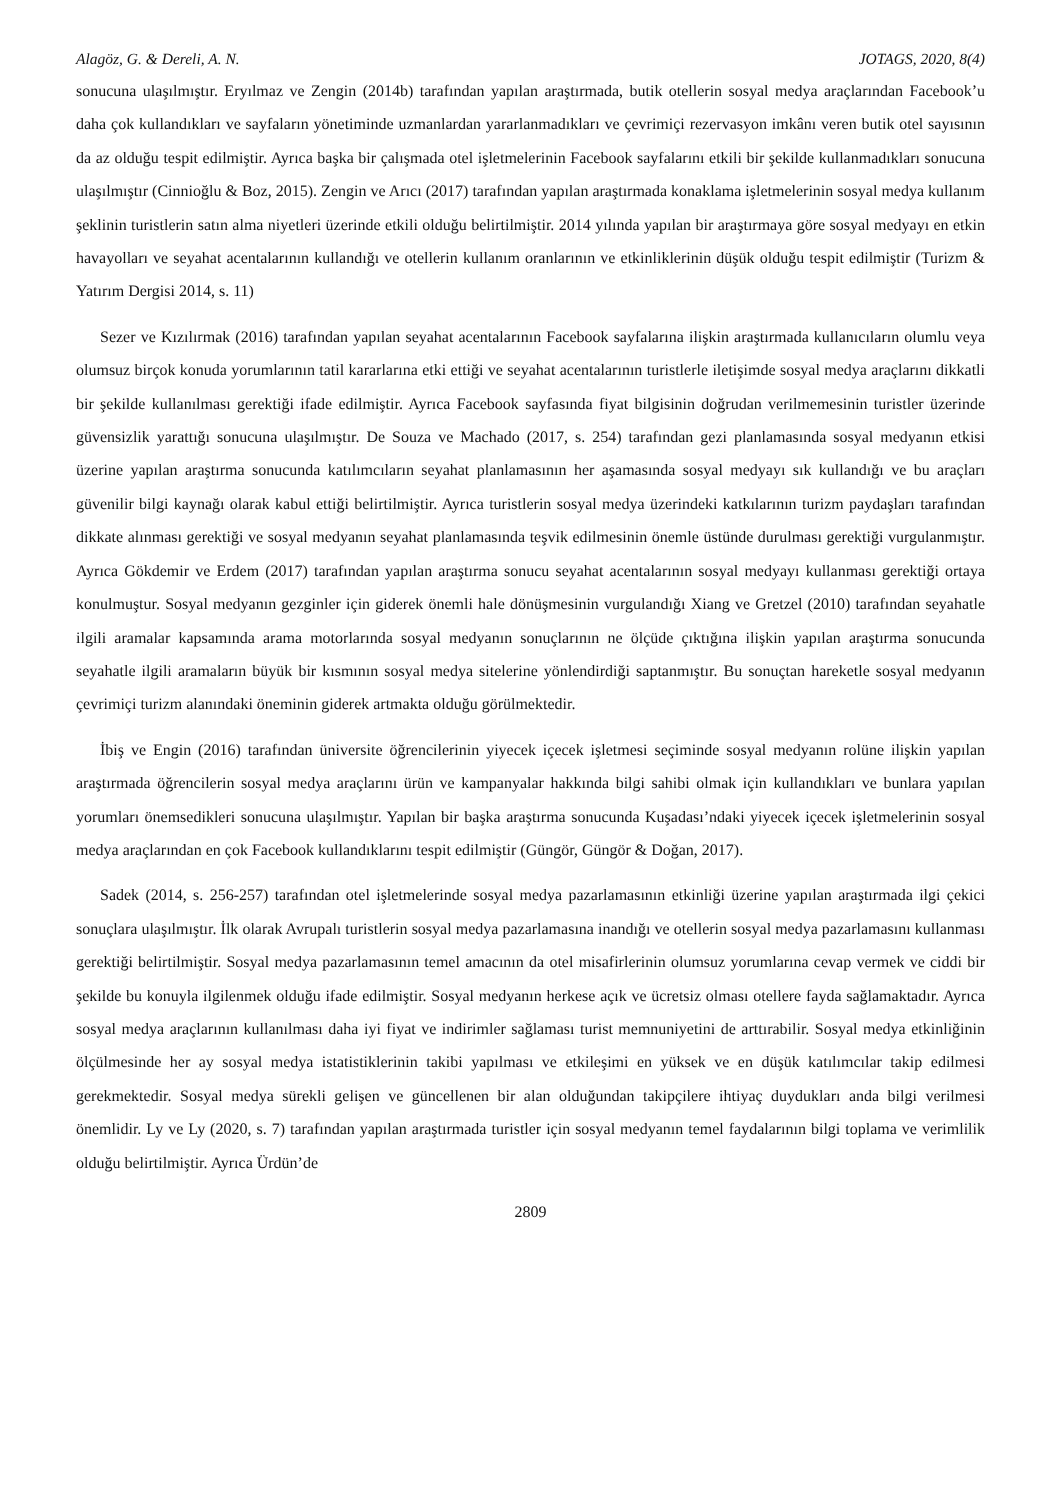Alagöz, G. & Dereli, A. N. JOTAGS, 2020, 8(4)
sonucuna ulaşılmıştır. Eryılmaz ve Zengin (2014b) tarafından yapılan araştırmada, butik otellerin sosyal medya araçlarından Facebook’u daha çok kullandıkları ve sayfaların yönetiminde uzmanlardan yararlanmadıkları ve çevrimiçi rezervasyon imkânı veren butik otel sayısının da az olduğu tespit edilmiştir. Ayrıca başka bir çalışmada otel işletmelerinin Facebook sayfalarını etkili bir şekilde kullanmadıkları sonucuna ulaşılmıştır (Cinnioğlu & Boz, 2015). Zengin ve Arıcı (2017) tarafından yapılan araştırmada konaklama işletmelerinin sosyal medya kullanım şeklinin turistlerin satın alma niyetleri üzerinde etkili olduğu belirtilmiştir. 2014 yılında yapılan bir araştırmaya göre sosyal medyayı en etkin havayolları ve seyahat acentalarının kullandığı ve otellerin kullanım oranlarının ve etkinliklerinin düşük olduğu tespit edilmiştir (Turizm & Yatırım Dergisi 2014, s. 11)
Sezer ve Kızılırmak (2016) tarafından yapılan seyahat acentalarının Facebook sayfalarına ilişkin araştırmada kullanıcıların olumlu veya olumsuz birçok konuda yorumlarının tatil kararlarına etki ettiği ve seyahat acentalarının turistlerle iletişimde sosyal medya araçlarını dikkatli bir şekilde kullanılması gerektiği ifade edilmiştir. Ayrıca Facebook sayfasında fiyat bilgisinin doğrudan verilmemesinin turistler üzerinde güvensizlik yarattığı sonucuna ulaşılmıştır. De Souza ve Machado (2017, s. 254) tarafından gezi planlamasında sosyal medyanın etkisi üzerine yapılan araştırma sonucunda katılımcıların seyahat planlamasının her aşamasında sosyal medyayı sık kullandığı ve bu araçları güvenilir bilgi kaynağı olarak kabul ettiği belirtilmiştir. Ayrıca turistlerin sosyal medya üzerindeki katkılarının turizm paydaşları tarafından dikkate alınması gerektiği ve sosyal medyanın seyahat planlamasında teşvik edilmesinin önemle üstünde durulması gerektiği vurgulanmıştır. Ayrıca Gökdemir ve Erdem (2017) tarafından yapılan araştırma sonucu seyahat acentalarının sosyal medyayı kullanması gerektiği ortaya konulmuştur. Sosyal medyanın gezginler için giderek önemli hale dönüşmesinin vurgulandığı Xiang ve Gretzel (2010) tarafından seyahatle ilgili aramalar kapsamında arama motorlarında sosyal medyanın sonuçlarının ne ölçüde çıktığına ilişkin yapılan araştırma sonucunda seyahatle ilgili aramaların büyük bir kısmının sosyal medya sitelerine yönlendirdiği saptanmıştır. Bu sonuçtan hareketle sosyal medyanın çevrimiçi turizm alanındaki öneminin giderek artmakta olduğu görülmektedir.
İbiş ve Engin (2016) tarafından üniversite öğrencilerinin yiyecek içecek işletmesi seçiminde sosyal medyanın rolüne ilişkin yapılan araştırmada öğrencilerin sosyal medya araçlarını ürün ve kampanyalar hakkında bilgi sahibi olmak için kullandıkları ve bunlara yapılan yorumları önemsedikleri sonucuna ulaşılmıştır. Yapılan bir başka araştırma sonucunda Kuşadası’ndaki yiyecek içecek işletmelerinin sosyal medya araçlarından en çok Facebook kullandıklarını tespit edilmiştir (Güngör, Güngör & Doğan, 2017).
Sadek (2014, s. 256-257) tarafından otel işletmelerinde sosyal medya pazarlamasının etkinliği üzerine yapılan araştırmada ilgi çekici sonuçlara ulaşılmıştır. İlk olarak Avrupalı turistlerin sosyal medya pazarlamasına inandığı ve otellerin sosyal medya pazarlamasını kullanması gerektiği belirtilmiştir. Sosyal medya pazarlamasının temel amacının da otel misafirlerinin olumsuz yorumlarına cevap vermek ve ciddi bir şekilde bu konuyla ilgilenmek olduğu ifade edilmiştir. Sosyal medyanın herkese açık ve ücretsiz olması otellere fayda sağlamaktadır. Ayrıca sosyal medya araçlarının kullanılması daha iyi fiyat ve indirimler sağlaması turist memnuniyetini de arttırabilir. Sosyal medya etkinliğinin ölçülmesinde her ay sosyal medya istatistiklerinin takibi yapılması ve etkileşimi en yüksek ve en düşük katılımcılar takip edilmesi gerekmektedir. Sosyal medya sürekli gelişen ve güncellenen bir alan olduğundan takipçilere ihtiyaç duydukları anda bilgi verilmesi önemlidir. Ly ve Ly (2020, s. 7) tarafından yapılan araştırmada turistler için sosyal medyanın temel faydalarının bilgi toplama ve verimlilik olduğu belirtilmiştir. Ayrıca Ürdün’de
2809